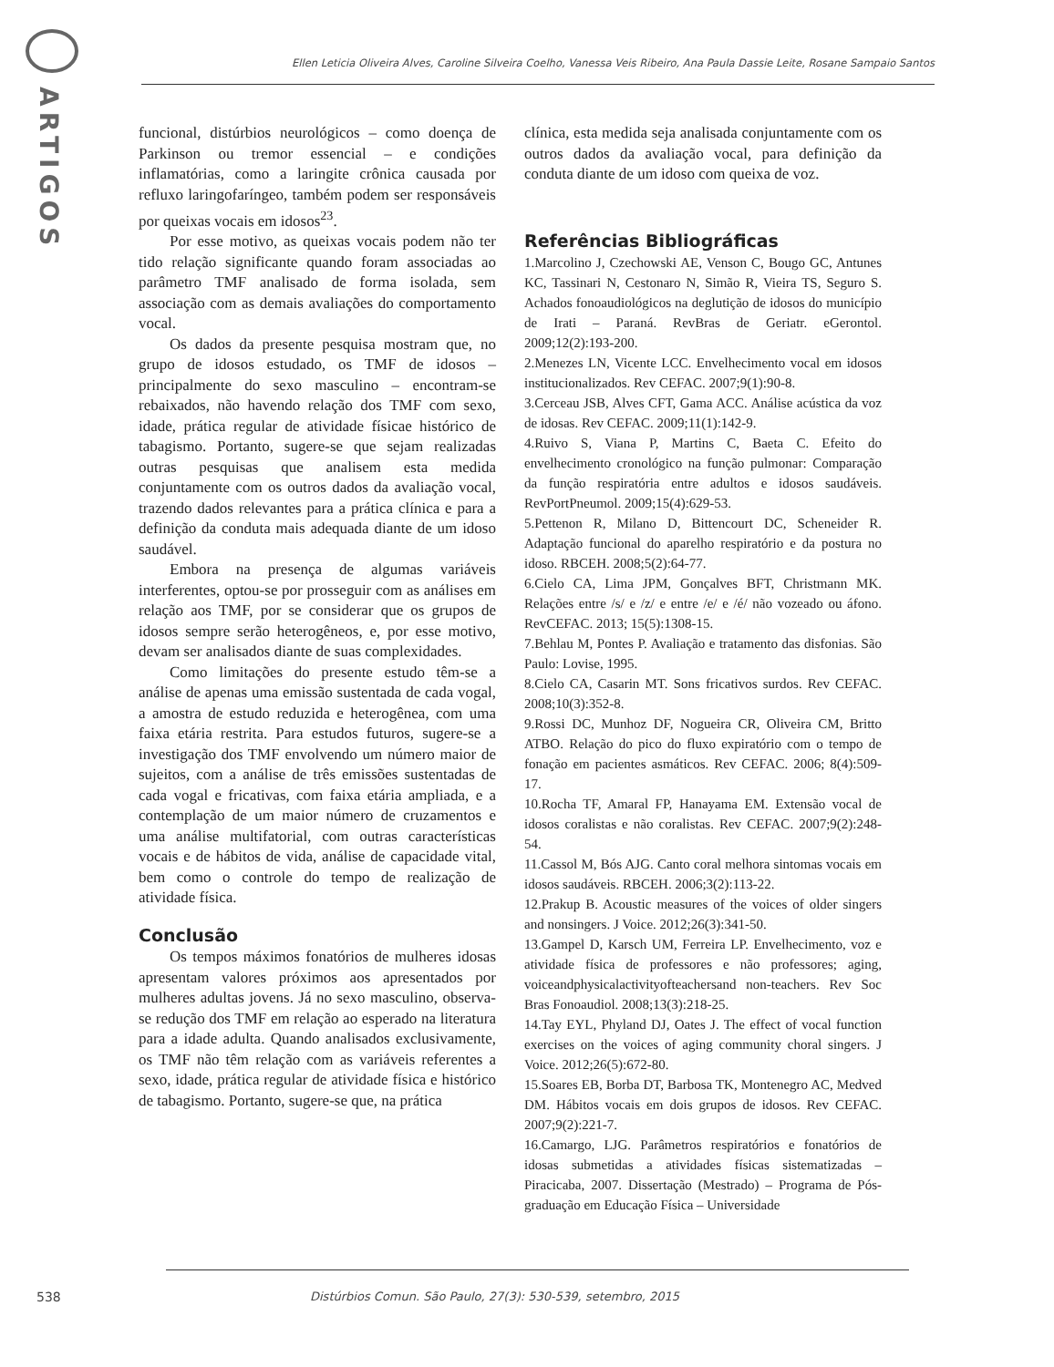ARTIGOS
Ellen Leticia Oliveira Alves, Caroline Silveira Coelho, Vanessa Veis Ribeiro, Ana Paula Dassie Leite, Rosane Sampaio Santos
funcional, distúrbios neurológicos – como doença de Parkinson ou tremor essencial – e condições inflamatórias, como a laringite crônica causada por refluxo laringofaríngeo, também podem ser responsáveis por queixas vocais em idosos<sup>23</sup>.
Por esse motivo, as queixas vocais podem não ter tido relação significante quando foram associadas ao parâmetro TMF analisado de forma isolada, sem associação com as demais avaliações do comportamento vocal.
Os dados da presente pesquisa mostram que, no grupo de idosos estudado, os TMF de idosos – principalmente do sexo masculino – encontram-se rebaixados, não havendo relação dos TMF com sexo, idade, prática regular de atividade físicae histórico de tabagismo. Portanto, sugere-se que sejam realizadas outras pesquisas que analisem esta medida conjuntamente com os outros dados da avaliação vocal, trazendo dados relevantes para a prática clínica e para a definição da conduta mais adequada diante de um idoso saudável.
Embora na presença de algumas variáveis interferentes, optou-se por prosseguir com as análises em relação aos TMF, por se considerar que os grupos de idosos sempre serão heterogêneos, e, por esse motivo, devam ser analisados diante de suas complexidades.
Como limitações do presente estudo têm-se a análise de apenas uma emissão sustentada de cada vogal, a amostra de estudo reduzida e heterogênea, com uma faixa etária restrita. Para estudos futuros, sugere-se a investigação dos TMF envolvendo um número maior de sujeitos, com a análise de três emissões sustentadas de cada vogal e fricativas, com faixa etária ampliada, e a contemplação de um maior número de cruzamentos e uma análise multifatorial, com outras características vocais e de hábitos de vida, análise de capacidade vital, bem como o controle do tempo de realização de atividade física.
Conclusão
Os tempos máximos fonatórios de mulheres idosas apresentam valores próximos aos apresentados por mulheres adultas jovens. Já no sexo masculino, observa-se redução dos TMF em relação ao esperado na literatura para a idade adulta. Quando analisados exclusivamente, os TMF não têm relação com as variáveis referentes a sexo, idade, prática regular de atividade física e histórico de tabagismo. Portanto, sugere-se que, na prática
clínica, esta medida seja analisada conjuntamente com os outros dados da avaliação vocal, para definição da conduta diante de um idoso com queixa de voz.
Referências Bibliográficas
1.Marcolino J, Czechowski AE, Venson C, Bougo GC, Antunes KC, Tassinari N, Cestonaro N, Simão R, Vieira TS, Seguro S. Achados fonoaudiológicos na deglutição de idosos do município de Irati – Paraná. RevBras de Geriatr. eGerontol. 2009;12(2):193-200.
2.Menezes LN, Vicente LCC. Envelhecimento vocal em idosos institucionalizados. Rev CEFAC. 2007;9(1):90-8.
3.Cerceau JSB, Alves CFT, Gama ACC. Análise acústica da voz de idosas. Rev CEFAC. 2009;11(1):142-9.
4.Ruivo S, Viana P, Martins C, Baeta C. Efeito do envelhecimento cronológico na função pulmonar: Comparação da função respiratória entre adultos e idosos saudáveis. RevPortPneumol. 2009;15(4):629-53.
5.Pettenon R, Milano D, Bittencourt DC, Scheneider R. Adaptação funcional do aparelho respiratório e da postura no idoso. RBCEH. 2008;5(2):64-77.
6.Cielo CA, Lima JPM, Gonçalves BFT, Christmann MK. Relações entre /s/ e /z/ e entre /e/ e /é/ não vozeado ou áfono. RevCEFAC. 2013; 15(5):1308-15.
7.Behlau M, Pontes P. Avaliação e tratamento das disfonias. São Paulo: Lovise, 1995.
8.Cielo CA, Casarin MT. Sons fricativos surdos. Rev CEFAC. 2008;10(3):352-8.
9.Rossi DC, Munhoz DF, Nogueira CR, Oliveira CM, Britto ATBO. Relação do pico do fluxo expiratório com o tempo de fonação em pacientes asmáticos. Rev CEFAC. 2006; 8(4):509-17.
10.Rocha TF, Amaral FP, Hanayama EM. Extensão vocal de idosos coralistas e não coralistas. Rev CEFAC. 2007;9(2):248-54.
11.Cassol M, Bós AJG. Canto coral melhora sintomas vocais em idosos saudáveis. RBCEH. 2006;3(2):113-22.
12.Prakup B. Acoustic measures of the voices of older singers and nonsingers. J Voice. 2012;26(3):341-50.
13.Gampel D, Karsch UM, Ferreira LP. Envelhecimento, voz e atividade física de professores e não professores; aging, voiceandphysicalactivityofteachersand non-teachers. Rev Soc Bras Fonoaudiol. 2008;13(3):218-25.
14.Tay EYL, Phyland DJ, Oates J. The effect of vocal function exercises on the voices of aging community choral singers. J Voice. 2012;26(5):672-80.
15.Soares EB, Borba DT, Barbosa TK, Montenegro AC, Medved DM. Hábitos vocais em dois grupos de idosos. Rev CEFAC. 2007;9(2):221-7.
16.Camargo, LJG. Parâmetros respiratórios e fonatórios de idosas submetidas a atividades físicas sistematizadas – Piracicaba, 2007. Dissertação (Mestrado) – Programa de Pós-graduação em Educação Física – Universidade
538 Distúrbios Comun. São Paulo, 27(3): 530-539, setembro, 2015